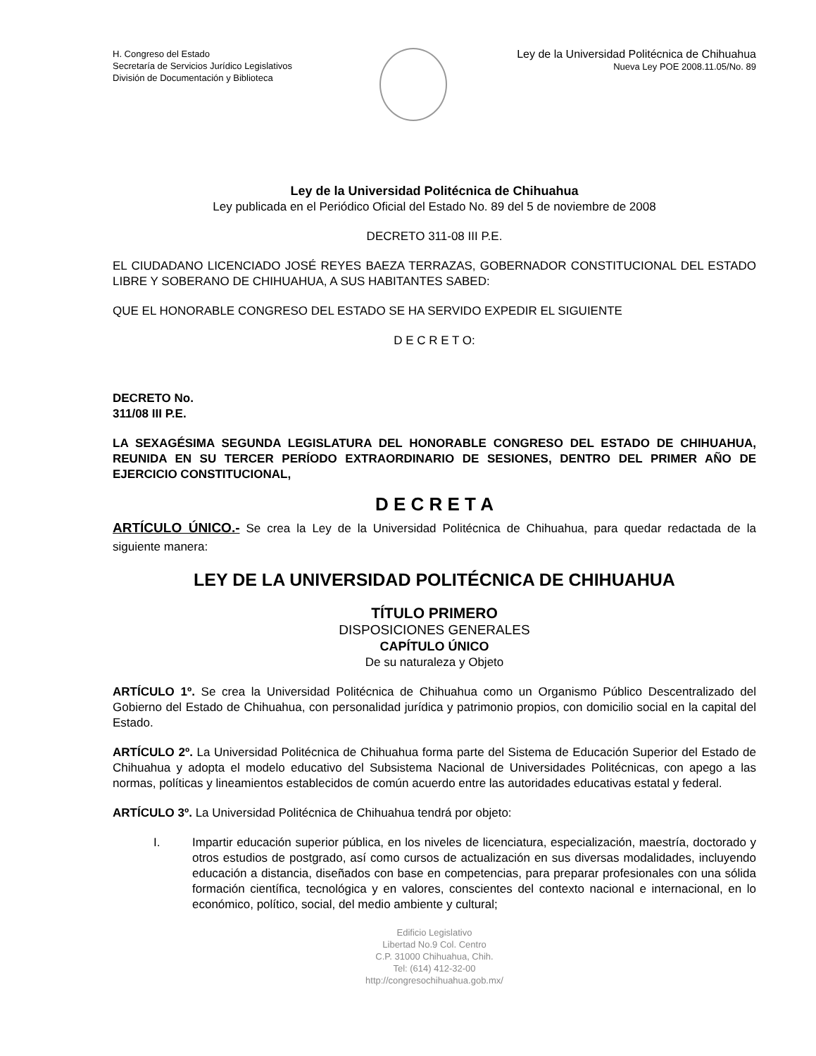H. Congreso del Estado
Secretaría de Servicios Jurídico Legislativos
División de Documentación y Biblioteca
Ley de la Universidad Politécnica de Chihuahua
Nueva Ley POE 2008.11.05/No. 89
Ley de la Universidad Politécnica de Chihuahua
Ley publicada en el Periódico Oficial del Estado No. 89 del 5 de noviembre de 2008
DECRETO 311-08 III P.E.
EL CIUDADANO LICENCIADO JOSÉ REYES BAEZA TERRAZAS, GOBERNADOR CONSTITUCIONAL DEL ESTADO LIBRE Y SOBERANO DE CHIHUAHUA, A SUS HABITANTES SABED:
QUE EL HONORABLE CONGRESO DEL ESTADO SE HA SERVIDO EXPEDIR EL SIGUIENTE
D E C R E T O:
DECRETO No.
311/08 III P.E.
LA SEXAGÉSIMA SEGUNDA LEGISLATURA DEL HONORABLE CONGRESO DEL ESTADO DE CHIHUAHUA, REUNIDA EN SU TERCER PERÍODO EXTRAORDINARIO DE SESIONES, DENTRO DEL PRIMER AÑO DE EJERCICIO CONSTITUCIONAL,
D E C R E T A
ARTÍCULO ÚNICO.- Se crea la Ley de la Universidad Politécnica de Chihuahua, para quedar redactada de la siguiente manera:
LEY DE LA UNIVERSIDAD POLITÉCNICA DE CHIHUAHUA
TÍTULO PRIMERO
DISPOSICIONES GENERALES
CAPÍTULO ÚNICO
De su naturaleza y Objeto
ARTÍCULO 1º. Se crea la Universidad Politécnica de Chihuahua como un Organismo Público Descentralizado del Gobierno del Estado de Chihuahua, con personalidad jurídica y patrimonio propios, con domicilio social en la capital del Estado.
ARTÍCULO 2º. La Universidad Politécnica de Chihuahua forma parte del Sistema de Educación Superior del Estado de Chihuahua y adopta el modelo educativo del Subsistema Nacional de Universidades Politécnicas, con apego a las normas, políticas y lineamientos establecidos de común acuerdo entre las autoridades educativas estatal y federal.
ARTÍCULO 3º. La Universidad Politécnica de Chihuahua tendrá por objeto:
I. Impartir educación superior pública, en los niveles de licenciatura, especialización, maestría, doctorado y otros estudios de postgrado, así como cursos de actualización en sus diversas modalidades, incluyendo educación a distancia, diseñados con base en competencias, para preparar profesionales con una sólida formación científica, tecnológica y en valores, conscientes del contexto nacional e internacional, en lo económico, político, social, del medio ambiente y cultural;
Edificio Legislativo
Libertad No.9 Col. Centro
C.P. 31000 Chihuahua, Chih.
Tel: (614) 412-32-00
http://congresochihuahua.gob.mx/